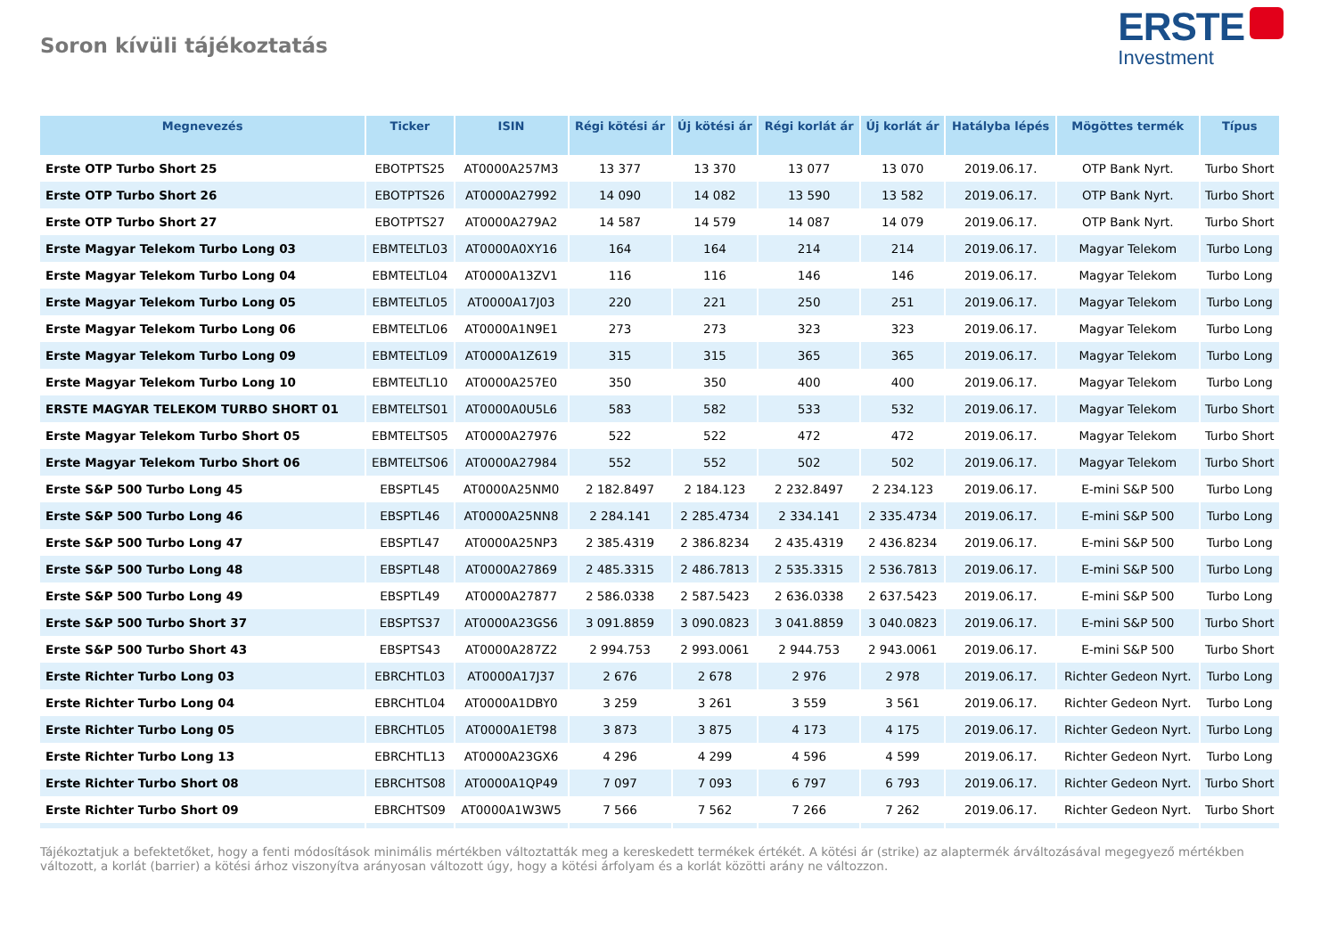Soron kívüli tájékoztatás
ERSTE
Investment
| Megnevezés | Ticker | ISIN | Régi kötési ár | Új kötési ár | Régi korlát ár | Új korlát ár | Hatályba lépés | Mögöttes termék | Típus |
| --- | --- | --- | --- | --- | --- | --- | --- | --- | --- |
| Erste OTP Turbo Short 25 | EBOTPTS25 | AT0000A257M3 | 13 377 | 13 370 | 13 077 | 13 070 | 2019.06.17. | OTP Bank Nyrt. | Turbo Short |
| Erste OTP Turbo Short 26 | EBOTPTS26 | AT0000A27992 | 14 090 | 14 082 | 13 590 | 13 582 | 2019.06.17. | OTP Bank Nyrt. | Turbo Short |
| Erste OTP Turbo Short 27 | EBOTPTS27 | AT0000A279A2 | 14 587 | 14 579 | 14 087 | 14 079 | 2019.06.17. | OTP Bank Nyrt. | Turbo Short |
| Erste Magyar Telekom Turbo Long 03 | EBMTELTL03 | AT0000A0XY16 | 164 | 164 | 214 | 214 | 2019.06.17. | Magyar Telekom | Turbo Long |
| Erste Magyar Telekom Turbo Long 04 | EBMTELTL04 | AT0000A13ZV1 | 116 | 116 | 146 | 146 | 2019.06.17. | Magyar Telekom | Turbo Long |
| Erste Magyar Telekom Turbo Long 05 | EBMTELTL05 | AT0000A17J03 | 220 | 221 | 250 | 251 | 2019.06.17. | Magyar Telekom | Turbo Long |
| Erste Magyar Telekom Turbo Long 06 | EBMTELTL06 | AT0000A1N9E1 | 273 | 273 | 323 | 323 | 2019.06.17. | Magyar Telekom | Turbo Long |
| Erste Magyar Telekom Turbo Long 09 | EBMTELTL09 | AT0000A1Z619 | 315 | 315 | 365 | 365 | 2019.06.17. | Magyar Telekom | Turbo Long |
| Erste Magyar Telekom Turbo Long 10 | EBMTELTL10 | AT0000A257E0 | 350 | 350 | 400 | 400 | 2019.06.17. | Magyar Telekom | Turbo Long |
| ERSTE MAGYAR TELEKOM TURBO SHORT 01 | EBMTELTS01 | AT0000A0U5L6 | 583 | 582 | 533 | 532 | 2019.06.17. | Magyar Telekom | Turbo Short |
| Erste Magyar Telekom Turbo Short 05 | EBMTELTS05 | AT0000A27976 | 522 | 522 | 472 | 472 | 2019.06.17. | Magyar Telekom | Turbo Short |
| Erste Magyar Telekom Turbo Short 06 | EBMTELTS06 | AT0000A27984 | 552 | 552 | 502 | 502 | 2019.06.17. | Magyar Telekom | Turbo Short |
| Erste S&P 500 Turbo Long 45 | EBSPTL45 | AT0000A25NM0 | 2 182.8497 | 2 184.123 | 2 232.8497 | 2 234.123 | 2019.06.17. | E-mini S&P 500 | Turbo Long |
| Erste S&P 500 Turbo Long 46 | EBSPTL46 | AT0000A25NN8 | 2 284.141 | 2 285.4734 | 2 334.141 | 2 335.4734 | 2019.06.17. | E-mini S&P 500 | Turbo Long |
| Erste S&P 500 Turbo Long 47 | EBSPTL47 | AT0000A25NP3 | 2 385.4319 | 2 386.8234 | 2 435.4319 | 2 436.8234 | 2019.06.17. | E-mini S&P 500 | Turbo Long |
| Erste S&P 500 Turbo Long 48 | EBSPTL48 | AT0000A27869 | 2 485.3315 | 2 486.7813 | 2 535.3315 | 2 536.7813 | 2019.06.17. | E-mini S&P 500 | Turbo Long |
| Erste S&P 500 Turbo Long 49 | EBSPTL49 | AT0000A27877 | 2 586.0338 | 2 587.5423 | 2 636.0338 | 2 637.5423 | 2019.06.17. | E-mini S&P 500 | Turbo Long |
| Erste S&P 500 Turbo Short 37 | EBSPTS37 | AT0000A23GS6 | 3 091.8859 | 3 090.0823 | 3 041.8859 | 3 040.0823 | 2019.06.17. | E-mini S&P 500 | Turbo Short |
| Erste S&P 500 Turbo Short 43 | EBSPTS43 | AT0000A287Z2 | 2 994.753 | 2 993.0061 | 2 944.753 | 2 943.0061 | 2019.06.17. | E-mini S&P 500 | Turbo Short |
| Erste Richter Turbo Long 03 | EBRCHTL03 | AT0000A17J37 | 2 676 | 2 678 | 2 976 | 2 978 | 2019.06.17. | Richter Gedeon Nyrt. | Turbo Long |
| Erste Richter Turbo Long 04 | EBRCHTL04 | AT0000A1DBY0 | 3 259 | 3 261 | 3 559 | 3 561 | 2019.06.17. | Richter Gedeon Nyrt. | Turbo Long |
| Erste Richter Turbo Long 05 | EBRCHTL05 | AT0000A1ET98 | 3 873 | 3 875 | 4 173 | 4 175 | 2019.06.17. | Richter Gedeon Nyrt. | Turbo Long |
| Erste Richter Turbo Long 13 | EBRCHTL13 | AT0000A23GX6 | 4 296 | 4 299 | 4 596 | 4 599 | 2019.06.17. | Richter Gedeon Nyrt. | Turbo Long |
| Erste Richter Turbo Short 08 | EBRCHTS08 | AT0000A1QP49 | 7 097 | 7 093 | 6 797 | 6 793 | 2019.06.17. | Richter Gedeon Nyrt. | Turbo Short |
| Erste Richter Turbo Short 09 | EBRCHTS09 | AT0000A1W3W5 | 7 566 | 7 562 | 7 266 | 7 262 | 2019.06.17. | Richter Gedeon Nyrt. | Turbo Short |
Tájékoztatjuk a befektetőket, hogy a fenti módosítások minimális mértékben változtatták meg a kereskedett termékek értékét. A kötési ár (strike) az alaptermék árváltozásával megegyező mértékben változott, a korlát (barrier) a kötési árhoz viszonyítva arányosan változott úgy, hogy a kötési árfolyam és a korlát közötti arány ne változzon.